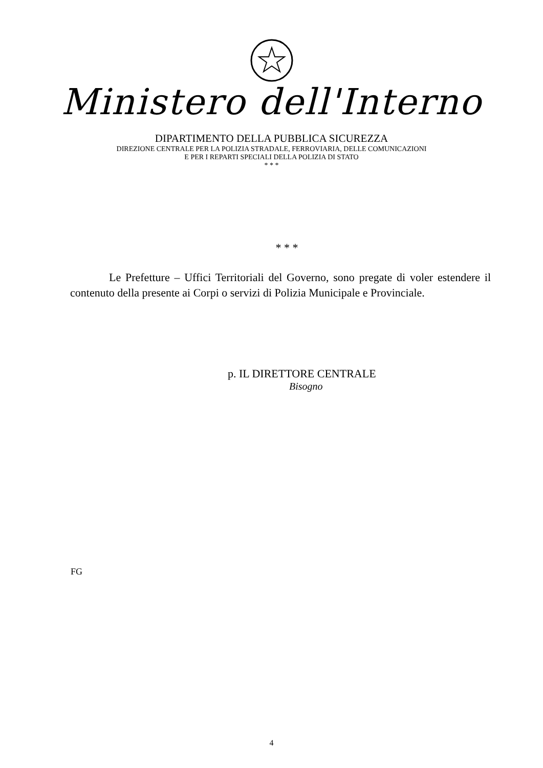Ministero dell'Interno
DIPARTIMENTO DELLA PUBBLICA SICUREZZA
DIREZIONE CENTRALE PER LA POLIZIA STRADALE, FERROVIARIA, DELLE COMUNICAZIONI
E PER I REPARTI SPECIALI DELLA POLIZIA DI STATO
* * *
* * *
Le Prefetture – Uffici Territoriali del Governo, sono pregate di voler estendere il contenuto della presente ai Corpi o servizi di Polizia Municipale e Provinciale.
p. IL DIRETTORE CENTRALE
Bisogno
FG
4